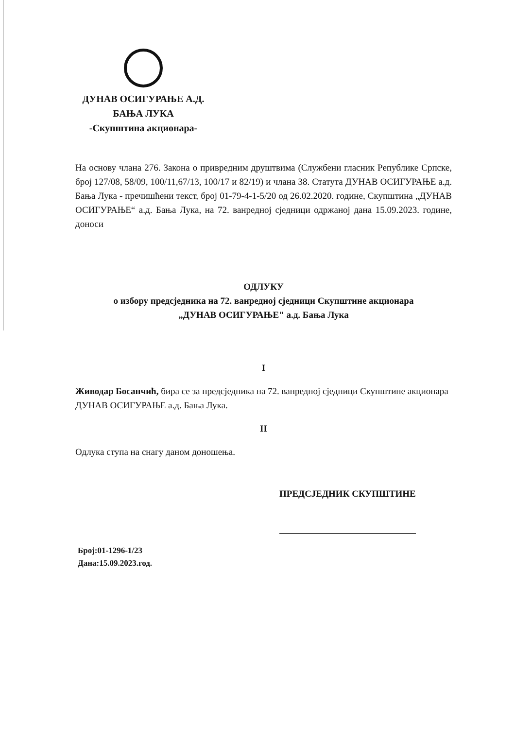ДУНАВ ОСИГУРАЊЕ А.Д.
БАЊА ЛУКА
-Скупштина акционара-
На основу члана 276. Закона о привредним друштвима (Службени гласник Републике Српске, број 127/08, 58/09, 100/11,67/13, 100/17 и 82/19) и члана 38. Статута ДУНАВ ОСИГУРАЊЕ а.д. Бања Лука - пречишћени текст, број 01-79-4-1-5/20 од 26.02.2020. године, Скупштина „ДУНАВ ОСИГУРАЊЕ“ а.д. Бања Лука, на 72. ванредној сједници одржаној дана 15.09.2023. године, доноси
ОДЛУКУ
о избору предсједника на 72. ванредној сједници Скупштине акционара
„ДУНАВ ОСИГУРАЊЕ" а.д. Бања Лука
I
Живодар Босанчић, бира се за предсједника на 72. ванредној сједници Скупштине акционара ДУНАВ ОСИГУРАЊЕ а.д. Бања Лука.
II
Одлука ступа на снагу даном доношења.
ПРЕДСЈЕДНИК СКУПШТИНЕ
Број:01-1296-1/23
Дана:15.09.2023.год.